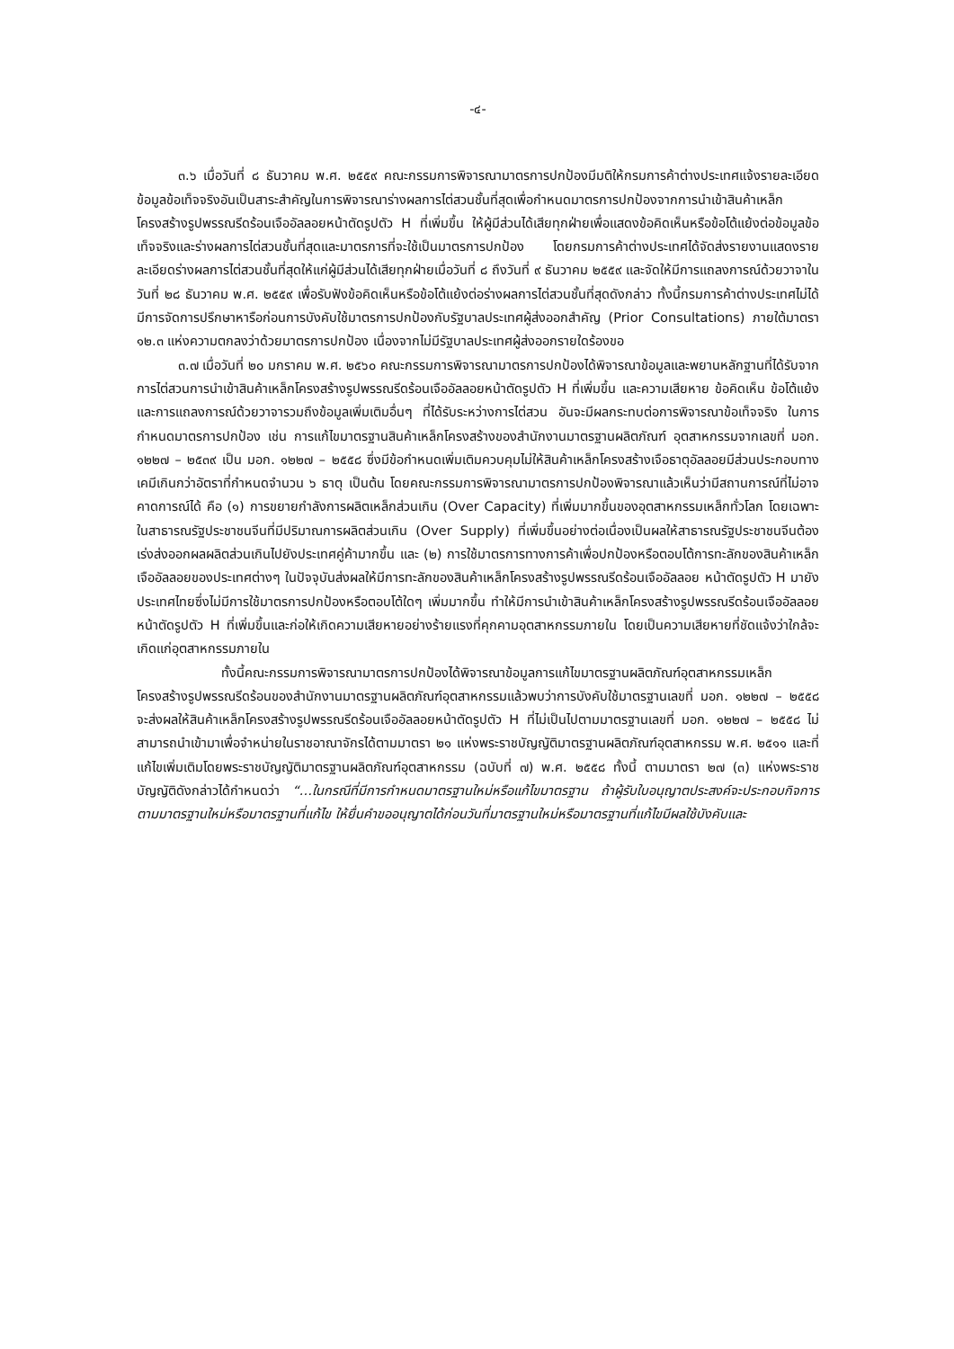-๔-
๓.๖ เมื่อวันที่ ๘ ธันวาคม พ.ศ. ๒๕๕๙ คณะกรรมการพิจารณามาตรการปกป้องมีมติให้กรมการค้าต่างประเทศแจ้งรายละเอียดข้อมูลข้อเท็จจริงอันเป็นสาระสำคัญในการพิจารณาร่างผลการไต่สวนชั้นที่สุดเพื่อกำหนดมาตรการปกป้องจากการนำเข้าสินค้าเหล็กโครงสร้างรูปพรรณรีดร้อนเจืออัลลอยหน้าตัดรูปตัว H ที่เพิ่มขึ้น ให้ผู้มีส่วนได้เสียทุกฝ่ายเพื่อแสดงข้อคิดเห็นหรือข้อโต้แย้งต่อข้อมูลข้อเท็จจริงและร่างผลการไต่สวนชั้นที่สุดและมาตรการที่จะใช้เป็นมาตรการปกป้อง โดยกรมการค้าต่างประเทศได้จัดส่งรายงานแสดงรายละเอียดร่างผลการไต่สวนชั้นที่สุดให้แก่ผู้มีส่วนได้เสียทุกฝ่ายเมื่อวันที่ ๘ ถึงวันที่ ๙ ธันวาคม ๒๕๕๙ และจัดให้มีการแถลงการณ์ด้วยวาจาในวันที่ ๒๘ ธันวาคม พ.ศ. ๒๕๕๙ เพื่อรับฟังข้อคิดเห็นหรือข้อโต้แย้งต่อร่างผลการไต่สวนชั้นที่สุดดังกล่าว ทั้งนี้กรมการค้าต่างประเทศไม่ได้มีการจัดการปรึกษาหารือก่อนการบังคับใช้มาตรการปกป้องกับรัฐบาลประเทศผู้ส่งออกสำคัญ (Prior Consultations) ภายใต้มาตรา ๑๒.๓ แห่งความตกลงว่าด้วยมาตรการปกป้อง เนื่องจากไม่มีรัฐบาลประเทศผู้ส่งออกรายใดร้องขอ
๓.๗ เมื่อวันที่ ๒๐ มกราคม พ.ศ. ๒๕๖๐ คณะกรรมการพิจารณามาตรการปกป้องได้พิจารณาข้อมูลและพยานหลักฐานที่ได้รับจากการไต่สวนการนำเข้าสินค้าเหล็กโครงสร้างรูปพรรณรีดร้อนเจืออัลลอยหน้าตัดรูปตัว H ที่เพิ่มขึ้น และความเสียหาย ข้อคิดเห็น ข้อโต้แย้ง และการแถลงการณ์ด้วยวาจารวมถึงข้อมูลเพิ่มเติมอื่นๆ ที่ได้รับระหว่างการไต่สวน อันจะมีผลกระทบต่อการพิจารณาข้อเท็จจริง ในการกำหนดมาตรการปกป้อง เช่น การแก้ไขมาตรฐานสินค้าเหล็กโครงสร้างของสำนักงานมาตรฐานผลิตภัณฑ์ อุตสาหกรรมจากเลขที่ มอก. ๑๒๒๗ – ๒๕๓๙ เป็น มอก. ๑๒๒๗ – ๒๕๕๘ ซึ่งมีข้อกำหนดเพิ่มเติมควบคุมไม่ให้สินค้าเหล็กโครงสร้างเจือธาตุอัลลอยมีส่วนประกอบทางเคมีเกินกว่าอัตราที่กำหนดจำนวน ๖ ธาตุ เป็นต้น โดยคณะกรรมการพิจารณามาตรการปกป้องพิจารณาแล้วเห็นว่ามีสถานการณ์ที่ไม่อาจคาดการณ์ได้ คือ (๑) การขยายกำลังการผลิตเหล็กส่วนเกิน (Over Capacity) ที่เพิ่มมากขึ้นของอุตสาหกรรมเหล็กทั่วโลก โดยเฉพาะในสาธารณรัฐประชาชนจีนที่มีปริมาณการผลิตส่วนเกิน (Over Supply) ที่เพิ่มขึ้นอย่างต่อเนื่องเป็นผลให้สาธารณรัฐประชาชนจีนต้องเร่งส่งออกผลผลิตส่วนเกินไปยังประเทศคู่ค้ามากขึ้น และ (๒) การใช้มาตรการทางการค้าเพื่อปกป้องหรือตอบโต้การทะลักของสินค้าเหล็กเจืออัลลอยของประเทศต่างๆ ในปัจจุบันส่งผลให้มีการทะลักของสินค้าเหล็กโครงสร้างรูปพรรณรีดร้อนเจืออัลลอย หน้าตัดรูปตัว H มายังประเทศไทยซึ่งไม่มีการใช้มาตรการปกป้องหรือตอบโต้ใดๆ เพิ่มมากขึ้น ทำให้มีการนำเข้าสินค้าเหล็กโครงสร้างรูปพรรณรีดร้อนเจืออัลลอยหน้าตัดรูปตัว H ที่เพิ่มขึ้นและก่อให้เกิดความเสียหายอย่างร้ายแรงที่คุกคามอุตสาหกรรมภายใน โดยเป็นความเสียหายที่ชัดแจ้งว่าใกล้จะเกิดแก่อุตสาหกรรมภายใน
ทั้งนี้คณะกรรมการพิจารณามาตรการปกป้องได้พิจารณาข้อมูลการแก้ไขมาตรฐานผลิตภัณฑ์อุตสาหกรรมเหล็กโครงสร้างรูปพรรณรีดร้อนของสำนักงานมาตรฐานผลิตภัณฑ์อุตสาหกรรมแล้วพบว่าการบังคับใช้มาตรฐานเลขที่ มอก. ๑๒๒๗ – ๒๕๕๘ จะส่งผลให้สินค้าเหล็กโครงสร้างรูปพรรณรีดร้อนเจืออัลลอยหน้าตัดรูปตัว H ที่ไม่เป็นไปตามมาตรฐานเลขที่ มอก. ๑๒๒๗ – ๒๕๕๘ ไม่สามารถนำเข้ามาเพื่อจำหน่ายในราชอาณาจักรได้ตามมาตรา ๒๑ แห่งพระราชบัญญัติมาตรฐานผลิตภัณฑ์อุตสาหกรรม พ.ศ. ๒๕๑๑ และที่แก้ไขเพิ่มเติมโดยพระราชบัญญัติมาตรฐานผลิตภัณฑ์อุตสาหกรรม (ฉบับที่ ๗) พ.ศ. ๒๕๕๘ ทั้งนี้ ตามมาตรา ๒๗ (๓) แห่งพระราชบัญญัติดังกล่าวได้กำหนดว่า “…ในกรณีที่มีการกำหนดมาตรฐานใหม่หรือแก้ไขมาตรฐาน ถ้าผู้รับใบอนุญาตประสงค์จะประกอบกิจการตามมาตรฐานใหม่หรือมาตรฐานที่แก้ไข ให้ยื่นคำขออนุญาตได้ก่อนวันที่มาตรฐานใหม่หรือมาตรฐานที่แก้ไขมีผลใช้บังคับและ